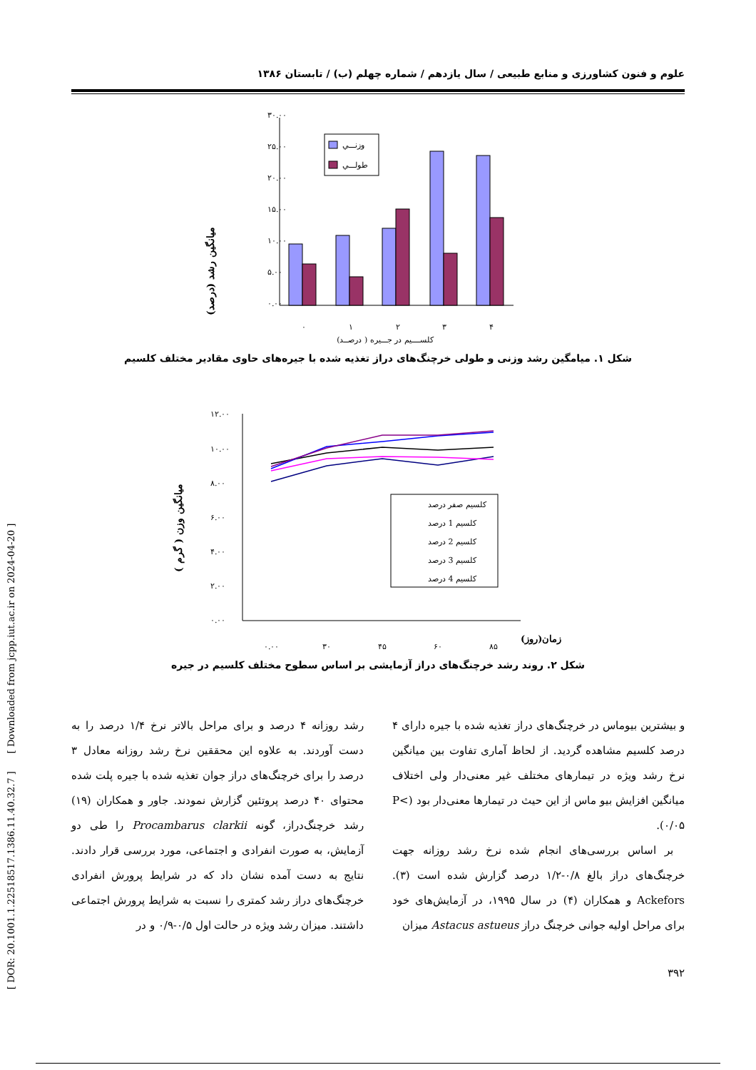علوم و فنون کشاورزی و منابع طبیعی / سال یازدهم / شماره چهلم (ب) / تابستان ۱۳۸۶
میانگین رشد (درصد)
۳۰.۰۰
۲۵.۰۰
۲۰.۰۰
۱۵.۰۰
۱۰.۰۰
۵.۰۰
۰.۰۰
وزنـــي
طولـــي
۰
۱
۲
۳
۴
کلســــیم در جـــیره ( درصــد)
شکل ۱. میامگین رشد وزنی و طولی خرچنگ‌های دراز تغذیه شده با جیره‌های حاوی مقادیر مختلف کلسیم
میانگین وزن ( گرم )
۱۲.۰۰
۱۰.۰۰
۸.۰۰
۶.۰۰
۴.۰۰
۲.۰۰
۰.۰۰
کلسیم صفر درصد
کلسیم 1 درصد
کلسیم 2 درصد
کلسیم 3 درصد
کلسیم 4 درصد
۰.۰۰
۳۰
۴۵
۶۰
۸۵
زمان(روز)
شکل ۲. روند رشد خرچنگ‌های دراز آزمایشی بر اساس سطوح مختلف کلسیم در جیره
و بیشترین بیوماس در خرچنگ‌های دراز تغذیه شده با جیره دارای ۴ درصد کلسیم مشاهده گردید. از لحاظ آماری تفاوت بین میانگین نرخ رشد ویژه در تیمارهای مختلف غیر معنی‌دار ولی اختلاف میانگین افزایش بیو ماس از این حیث در تیمارها معنی‌دار بود (P< ۰/۰۵).
بر اساس بررسی‌های انجام شده نرخ رشد روزانه جهت خرچنگ‌های دراز بالغ ۰/۸-۱/۲ درصد گزارش شده است (۳). Ackefors و همکاران (۴) در سال ۱۹۹۵، در آزمایش‌های خود برای مراحل اولیه جوانی خرچنگ دراز Astacus astueus میزان
رشد روزانه ۴ درصد و برای مراحل بالاتر نرخ ۱/۴ درصد را به دست آوردند. به علاوه این محققین نرخ رشد روزانه معادل ۳ درصد را برای خرچنگ‌های دراز جوان تغذیه شده با جیره پلت شده محتوای ۴۰ درصد پروتئین گزارش نمودند. جاور و همکاران (۱۹) رشد خرچنگ‌دراز، گونه Procambarus clarkii را طی دو آزمایش، به صورت انفرادی و اجتماعی، مورد بررسی قرار دادند. نتایج به دست آمده نشان داد که در شرایط پرورش انفرادی خرچنگ‌های دراز رشد کمتری را نسبت به شرایط پرورش اجتماعی داشتند. میزان رشد ویژه در حالت اول ۰/۵-۰/۹ و در
۳۹۲
[ DOR: 20.1001.1.22518517.1386.11.40.32.7 ] [ Downloaded from jcpp.iut.ac.ir on 2024-04-20 ]